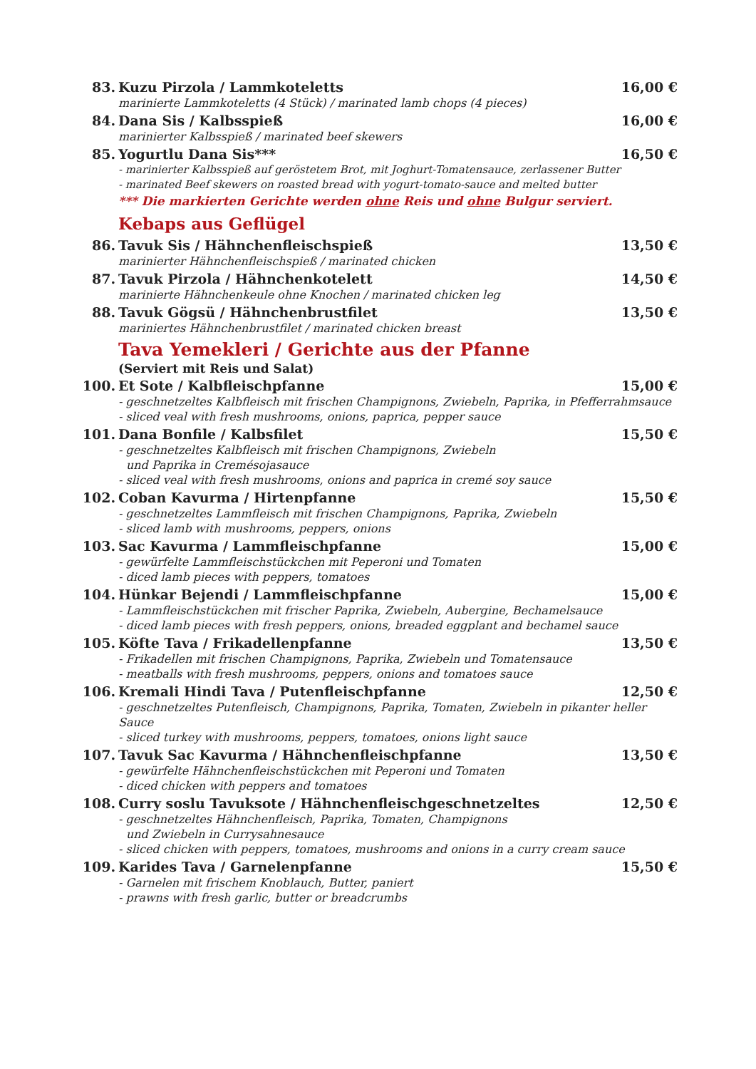83. Kuzu Pirzola / Lammkoteletts 16,00 €
marinierte Lammkoteletts (4 Stück) / marinated lamb chops (4 pieces)
84. Dana Sis / Kalbsspieß 16,00 €
marinierter Kalbsspieß / marinated beef skewers
85. Yogurtlu Dana Sis*** 16,50 €
- marinierter Kalbsspieß auf geröstetem Brot, mit Joghurt-Tomatensauce, zerlassener Butter
- marinated Beef skewers on roasted bread with yogurt-tomato-sauce and melted butter
*** Die markierten Gerichte werden ohne Reis und ohne Bulgur serviert.
Kebaps aus Geflügel
86. Tavuk Sis / Hähnchenfleischspieß 13,50 €
marinierter Hähnchenfleischspieß / marinated chicken
87. Tavuk Pirzola / Hähnchenkotelett 14,50 €
marinierte Hähnchenkeule ohne Knochen / marinated chicken leg
88. Tavuk Gögsü / Hähnchenbrustfilet 13,50 €
mariniertes Hähnchenbrustfilet / marinated chicken breast
Tava Yemekleri / Gerichte aus der Pfanne
(Serviert mit Reis und Salat)
100. Et Sote / Kalbfleischpfanne 15,00 €
- geschnetzeltes Kalbfleisch mit frischen Champignons, Zwiebeln, Paprika, in Pfefferrahmsauce
- sliced veal with fresh mushrooms, onions, paprica, pepper sauce
101. Dana Bonfile / Kalbsfilet 15,50 €
- geschnetzeltes Kalbfleisch mit frischen Champignons, Zwiebeln
und Paprika in Cremésojasauce
- sliced veal with fresh mushrooms, onions and paprica in cremé soy sauce
102. Coban Kavurma / Hirtenpfanne 15,50 €
- geschnetzeltes Lammfleisch mit frischen Champignons, Paprika, Zwiebeln
- sliced lamb with mushrooms, peppers, onions
103. Sac Kavurma / Lammfleischpfanne 15,00 €
- gewürfelte Lammfleischstückchen mit Peperoni und Tomaten
- diced lamb pieces with peppers, tomatoes
104. Hünkar Bejendi / Lammfleischpfanne 15,00 €
- Lammfleischstückchen mit frischer Paprika, Zwiebeln, Aubergine, Bechamelsauce
- diced lamb pieces with fresh peppers, onions, breaded eggplant and bechamel sauce
105. Köfte Tava / Frikadellenpfanne 13,50 €
- Frikadellen mit frischen Champignons, Paprika, Zwiebeln und Tomatensauce
- meatballs with fresh mushrooms, peppers, onions and tomatoes sauce
106. Kremali Hindi Tava / Putenfleischpfanne 12,50 €
- geschnetzeltes Putenfleisch, Champignons, Paprika, Tomaten, Zwiebeln in pikanter heller Sauce
- sliced turkey with mushrooms, peppers, tomatoes, onions light sauce
107. Tavuk Sac Kavurma / Hähnchenfleischpfanne 13,50 €
- gewürfelte Hähnchenfleischstückchen mit Peperoni und Tomaten
- diced chicken with peppers and tomatoes
108. Curry soslu Tavuksote / Hähnchenfleischgeschnetzeltes 12,50 €
- geschnetzeltes Hähnchenfleisch, Paprika, Tomaten, Champignons
und Zwiebeln in Currysahnesauce
- sliced chicken with peppers, tomatoes, mushrooms and onions in a curry cream sauce
109. Karides Tava / Garnelenpfanne 15,50 €
- Garnelen mit frischem Knoblauch, Butter, paniert
- prawns with fresh garlic, butter or breadcrumbs